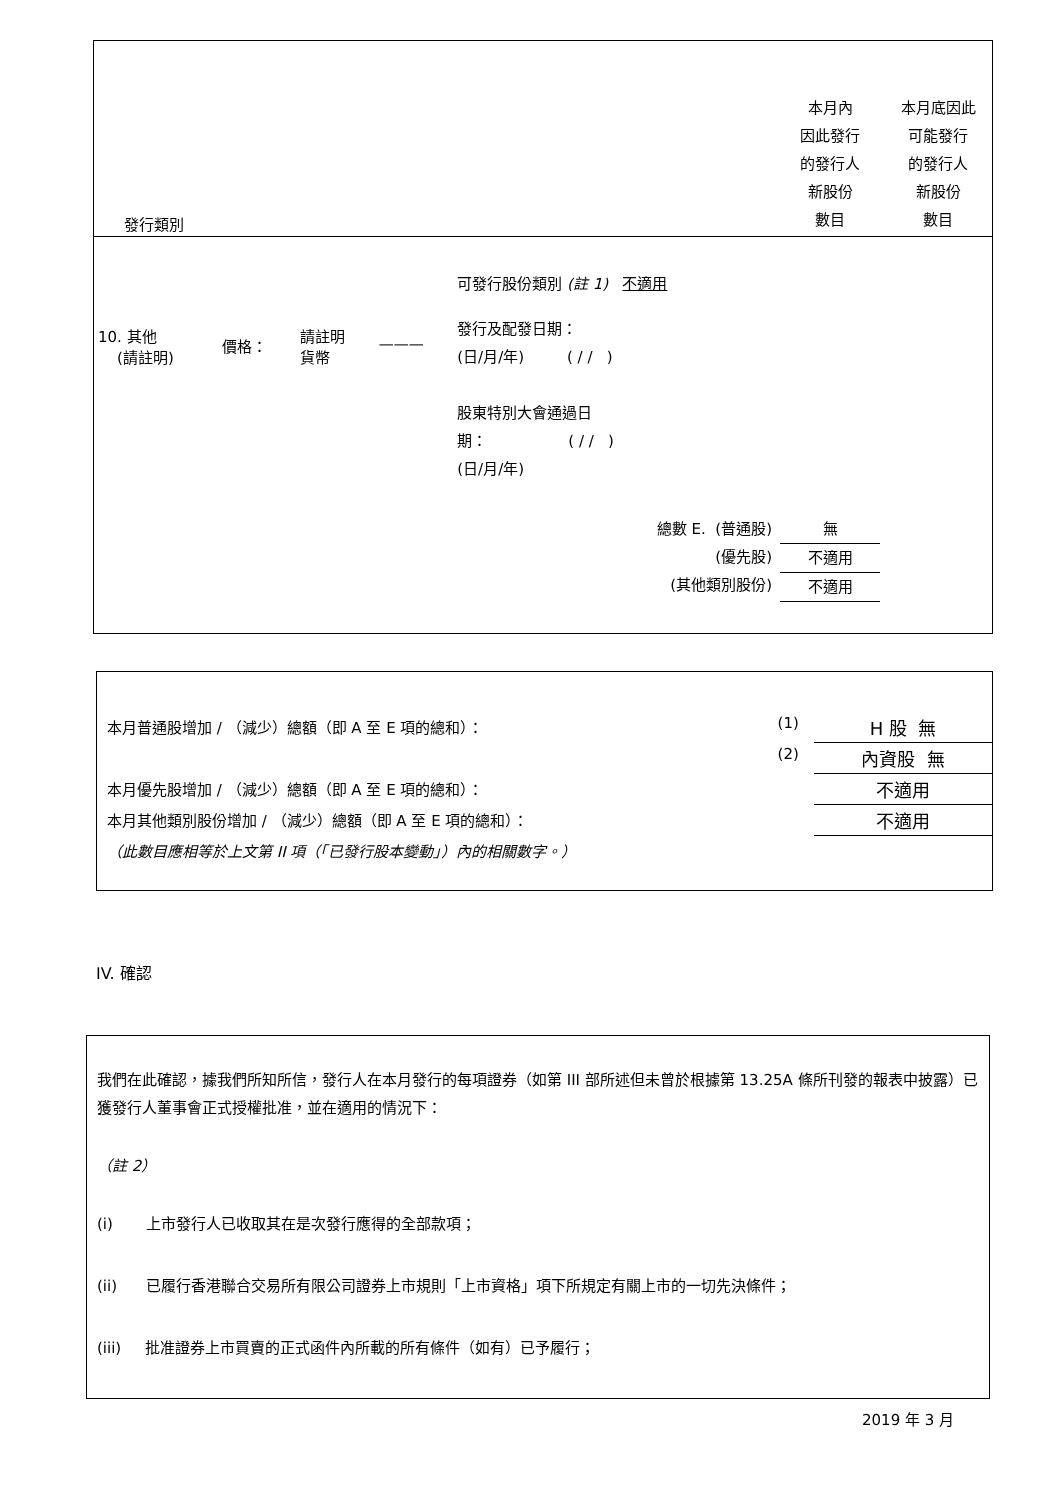| 發行類別 | | | | | 本月內 因此發行 的發行人 新股份 數目 | 本月底因此 可能發行 的發行人 新股份 數目 |
| --- | --- | --- | --- | --- | --- | --- |
| | | | | 可發行股份類別 (註 1) 不適用 | | |
| 10. 其他 (請註明) | 價格： | 請註明 貨幣 | ——— | 發行及配發日期： (日/月/年) ( / / ) 股東特別大會通過日 期： ( / / ) (日/月/年) | | |
| 總數 E. (普通股) (優先股) (其他類別股份) | | | | | 無 不適用 不適用 | |
| 本月普通股增加 / （減少）總額（即 A 至 E 項的總和）： | (1) | H 股 無 |
| | (2) | 內資股 無 |
| 本月優先股增加 / （減少）總額（即 A 至 E 項的總和）： | | 不適用 |
| 本月其他類別股份增加 / （減少）總額（即 A 至 E 項的總和）： | | 不適用 |
| （此數目應相等於上文第 II 項（「已發行股本變動」）內的相關數字。） | | |
IV. 確認
我們在此確認，據我們所知所信，發行人在本月發行的每項證券（如第 III 部所述但未曾於根據第 13.25A 條所刊發的報表中披露）已獲發行人董事會正式授權批准，並在適用的情況下：
（註 2）
(i) 上市發行人已收取其在是次發行應得的全部款項；
(ii) 已履行香港聯合交易所有限公司證券上市規則「上市資格」項下所規定有關上市的一切先決條件；
(iii) 批准證券上市買賣的正式函件內所載的所有條件（如有）已予履行；
2019 年 3 月